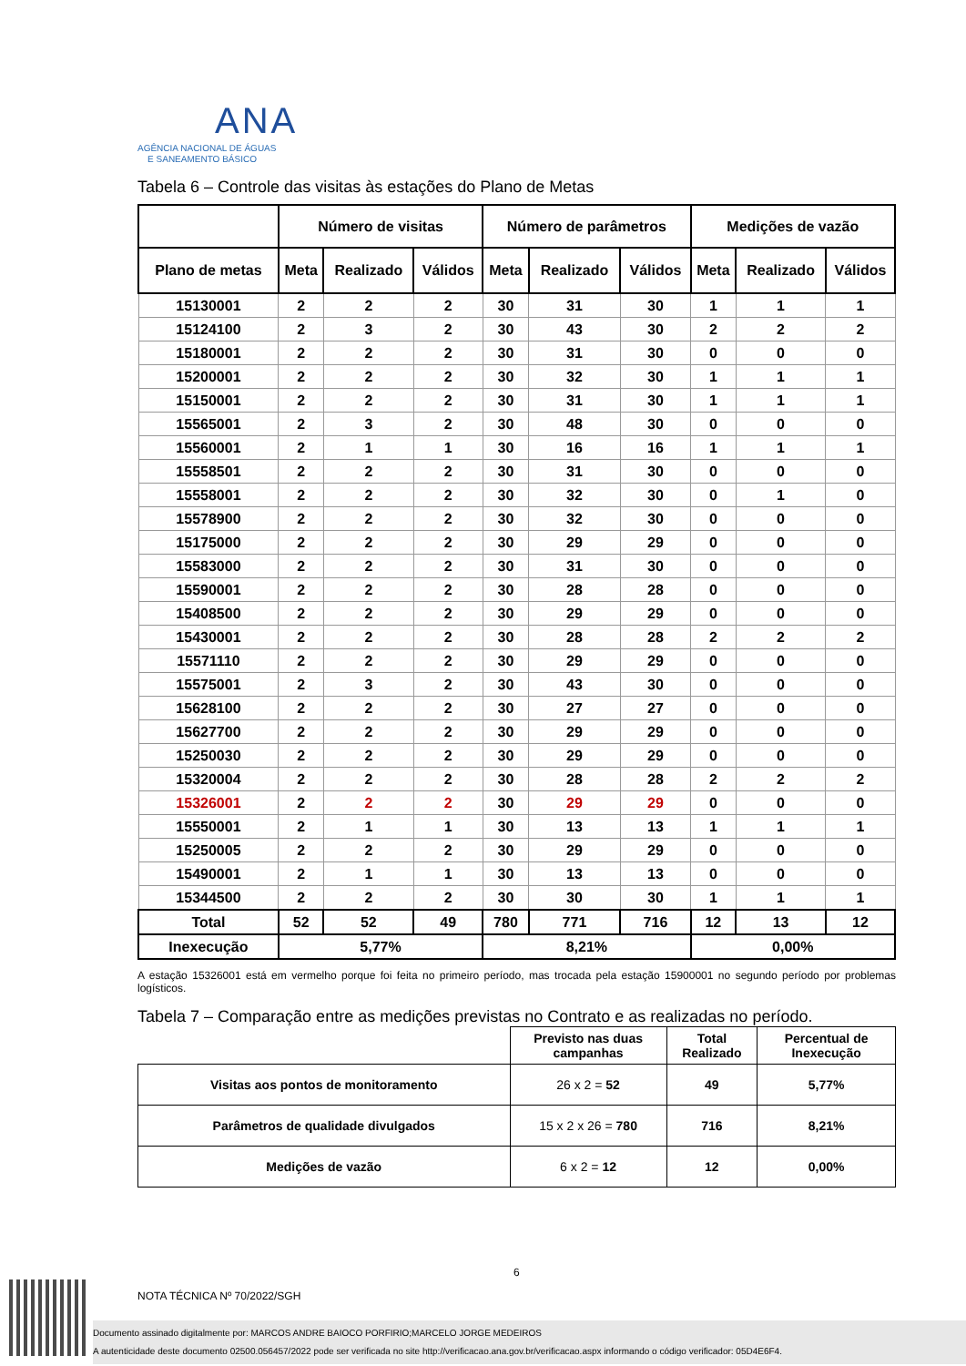ANA
AGÊNCIA NACIONAL DE ÁGUAS
E SANEAMENTO BÁSICO
Tabela 6 – Controle das visitas às estações do Plano de Metas
| | Número de visitas | | | Número de parâmetros | | | Medições de vazão | | |
| --- | --- | --- | --- | --- | --- | --- | --- | --- | --- |
| Plano de metas | Meta | Realizado | Válidos | Meta | Realizado | Válidos | Meta | Realizado | Válidos |
| 15130001 | 2 | 2 | 2 | 30 | 31 | 30 | 1 | 1 | 1 |
| 15124100 | 2 | 3 | 2 | 30 | 43 | 30 | 2 | 2 | 2 |
| 15180001 | 2 | 2 | 2 | 30 | 31 | 30 | 0 | 0 | 0 |
| 15200001 | 2 | 2 | 2 | 30 | 32 | 30 | 1 | 1 | 1 |
| 15150001 | 2 | 2 | 2 | 30 | 31 | 30 | 1 | 1 | 1 |
| 15565001 | 2 | 3 | 2 | 30 | 48 | 30 | 0 | 0 | 0 |
| 15560001 | 2 | 1 | 1 | 30 | 16 | 16 | 1 | 1 | 1 |
| 15558501 | 2 | 2 | 2 | 30 | 31 | 30 | 0 | 0 | 0 |
| 15558001 | 2 | 2 | 2 | 30 | 32 | 30 | 0 | 1 | 0 |
| 15578900 | 2 | 2 | 2 | 30 | 32 | 30 | 0 | 0 | 0 |
| 15175000 | 2 | 2 | 2 | 30 | 29 | 29 | 0 | 0 | 0 |
| 15583000 | 2 | 2 | 2 | 30 | 31 | 30 | 0 | 0 | 0 |
| 15590001 | 2 | 2 | 2 | 30 | 28 | 28 | 0 | 0 | 0 |
| 15408500 | 2 | 2 | 2 | 30 | 29 | 29 | 0 | 0 | 0 |
| 15430001 | 2 | 2 | 2 | 30 | 28 | 28 | 2 | 2 | 2 |
| 15571110 | 2 | 2 | 2 | 30 | 29 | 29 | 0 | 0 | 0 |
| 15575001 | 2 | 3 | 2 | 30 | 43 | 30 | 0 | 0 | 0 |
| 15628100 | 2 | 2 | 2 | 30 | 27 | 27 | 0 | 0 | 0 |
| 15627700 | 2 | 2 | 2 | 30 | 29 | 29 | 0 | 0 | 0 |
| 15250030 | 2 | 2 | 2 | 30 | 29 | 29 | 0 | 0 | 0 |
| 15320004 | 2 | 2 | 2 | 30 | 28 | 28 | 2 | 2 | 2 |
| 15326001 | 2 | 2 | 2 | 30 | 29 | 29 | 0 | 0 | 0 |
| 15550001 | 2 | 1 | 1 | 30 | 13 | 13 | 1 | 1 | 1 |
| 15250005 | 2 | 2 | 2 | 30 | 29 | 29 | 0 | 0 | 0 |
| 15490001 | 2 | 1 | 1 | 30 | 13 | 13 | 0 | 0 | 0 |
| 15344500 | 2 | 2 | 2 | 30 | 30 | 30 | 1 | 1 | 1 |
| Total | 52 | 52 | 49 | 780 | 771 | 716 | 12 | 13 | 12 |
| Inexecução | 5,77% | | | 8,21% | | | 0,00% | | |
A estação 15326001 está em vermelho porque foi feita no primeiro período, mas trocada pela estação 15900001 no segundo período por problemas logísticos.
Tabela 7 – Comparação entre as medições previstas no Contrato e as realizadas no período.
| | Previsto nas duas campanhas | Total Realizado | Percentual de Inexecução |
| Visitas aos pontos de monitoramento | 26 x 2 = 52 | 49 | 5,77% |
| Parâmetros de qualidade divulgados | 15 x 2 x 26 = 780 | 716 | 8,21% |
| Medições de vazão | 6 x 2 = 12 | 12 | 0,00% |
6
NOTA TÉCNICA Nº 70/2022/SGH
Documento assinado digitalmente por: MARCOS ANDRE BAIOCO PORFIRIO;MARCELO JORGE MEDEIROS
A autenticidade deste documento 02500.056457/2022 pode ser verificada no site http://verificacao.ana.gov.br/verificacao.aspx informando o código verificador: 05D4E6F4.